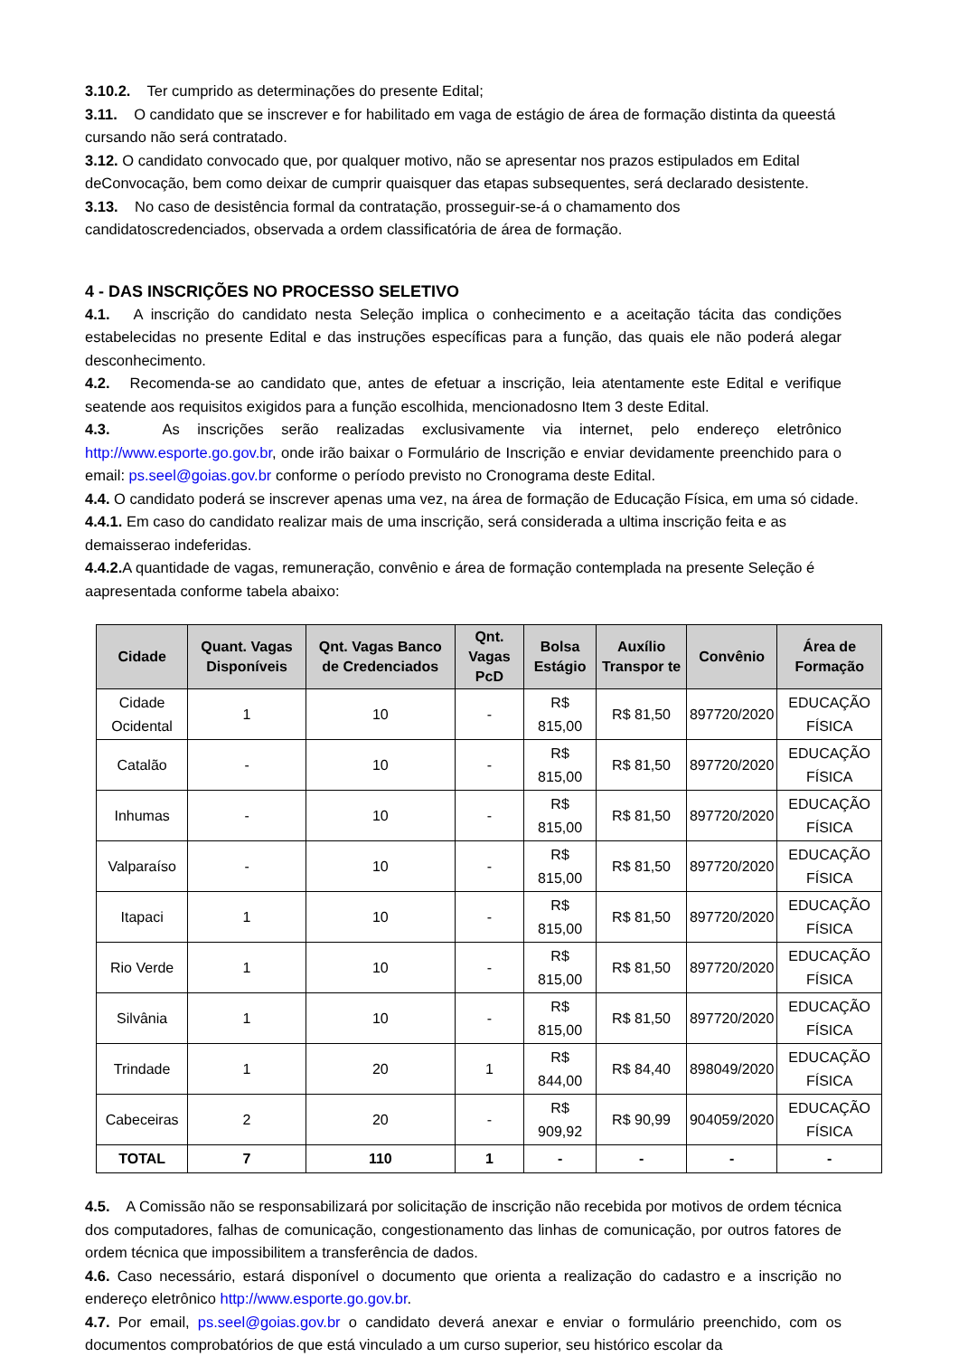3.10.2. Ter cumprido as determinações do presente Edital;
3.11. O candidato que se inscrever e for habilitado em vaga de estágio de área de formação distinta da queestá cursando não será contratado.
3.12. O candidato convocado que, por qualquer motivo, não se apresentar nos prazos estipulados em Edital deConvocação, bem como deixar de cumprir quaisquer das etapas subsequentes, será declarado desistente.
3.13. No caso de desistência formal da contratação, prosseguir-se-á o chamamento dos candidatoscredenciados, observada a ordem classificatória de área de formação.
4 - DAS INSCRIÇÕES NO PROCESSO SELETIVO
4.1. A inscrição do candidato nesta Seleção implica o conhecimento e a aceitação tácita das condições estabelecidas no presente Edital e das instruções específicas para a função, das quais ele não poderá alegar desconhecimento.
4.2. Recomenda-se ao candidato que, antes de efetuar a inscrição, leia atentamente este Edital e verifique seatende aos requisitos exigidos para a função escolhida, mencionadosno Item 3 deste Edital.
4.3. As inscrições serão realizadas exclusivamente via internet, pelo endereço eletrônico http://www.esporte.go.gov.br, onde irão baixar o Formulário de Inscrição e enviar devidamente preenchido para o email: ps.seel@goias.gov.br conforme o período previsto no Cronograma deste Edital.
4.4. O candidato poderá se inscrever apenas uma vez, na área de formação de Educação Física, em uma só cidade.
4.4.1. Em caso do candidato realizar mais de uma inscrição, será considerada a ultima inscrição feita e as demaisserao indeferidas.
4.4.2. A quantidade de vagas, remuneração, convênio e área de formação contemplada na presente Seleção é aapresentada conforme tabela abaixo:
| Cidade | Quant. Vagas Disponíveis | Qnt. Vagas Banco de Credenciados | Qnt. Vagas PcD | Bolsa Estágio | Auxílio Transpor te | Convênio | Área de Formação |
| --- | --- | --- | --- | --- | --- | --- | --- |
| Cidade Ocidental | 1 | 10 | - | R$ 815,00 | R$ 81,50 | 897720/2020 | EDUCAÇÃO FÍSICA |
| Catalão | - | 10 | - | R$ 815,00 | R$ 81,50 | 897720/2020 | EDUCAÇÃO FÍSICA |
| Inhumas | - | 10 | - | R$ 815,00 | R$ 81,50 | 897720/2020 | EDUCAÇÃO FÍSICA |
| Valparaíso | - | 10 | - | R$ 815,00 | R$ 81,50 | 897720/2020 | EDUCAÇÃO FÍSICA |
| Itapaci | 1 | 10 | - | R$ 815,00 | R$ 81,50 | 897720/2020 | EDUCAÇÃO FÍSICA |
| Rio Verde | 1 | 10 | - | R$ 815,00 | R$ 81,50 | 897720/2020 | EDUCAÇÃO FÍSICA |
| Silvânia | 1 | 10 | - | R$ 815,00 | R$ 81,50 | 897720/2020 | EDUCAÇÃO FÍSICA |
| Trindade | 1 | 20 | 1 | R$ 844,00 | R$ 84,40 | 898049/2020 | EDUCAÇÃO FÍSICA |
| Cabeceiras | 2 | 20 | - | R$ 909,92 | R$ 90,99 | 904059/2020 | EDUCAÇÃO FÍSICA |
| TOTAL | 7 | 110 | 1 | - | - | - | - |
4.5. A Comissão não se responsabilizará por solicitação de inscrição não recebida por motivos de ordem técnica dos computadores, falhas de comunicação, congestionamento das linhas de comunicação, por outros fatores de ordem técnica que impossibilitem a transferência de dados.
4.6. Caso necessário, estará disponível o documento que orienta a realização do cadastro e a inscrição no endereço eletrônico http://www.esporte.go.gov.br.
4.7. Por email, ps.seel@goias.gov.br o candidato deverá anexar e enviar o formulário preenchido, com os documentos comprobatórios de que está vinculado a um curso superior, seu histórico escolar da